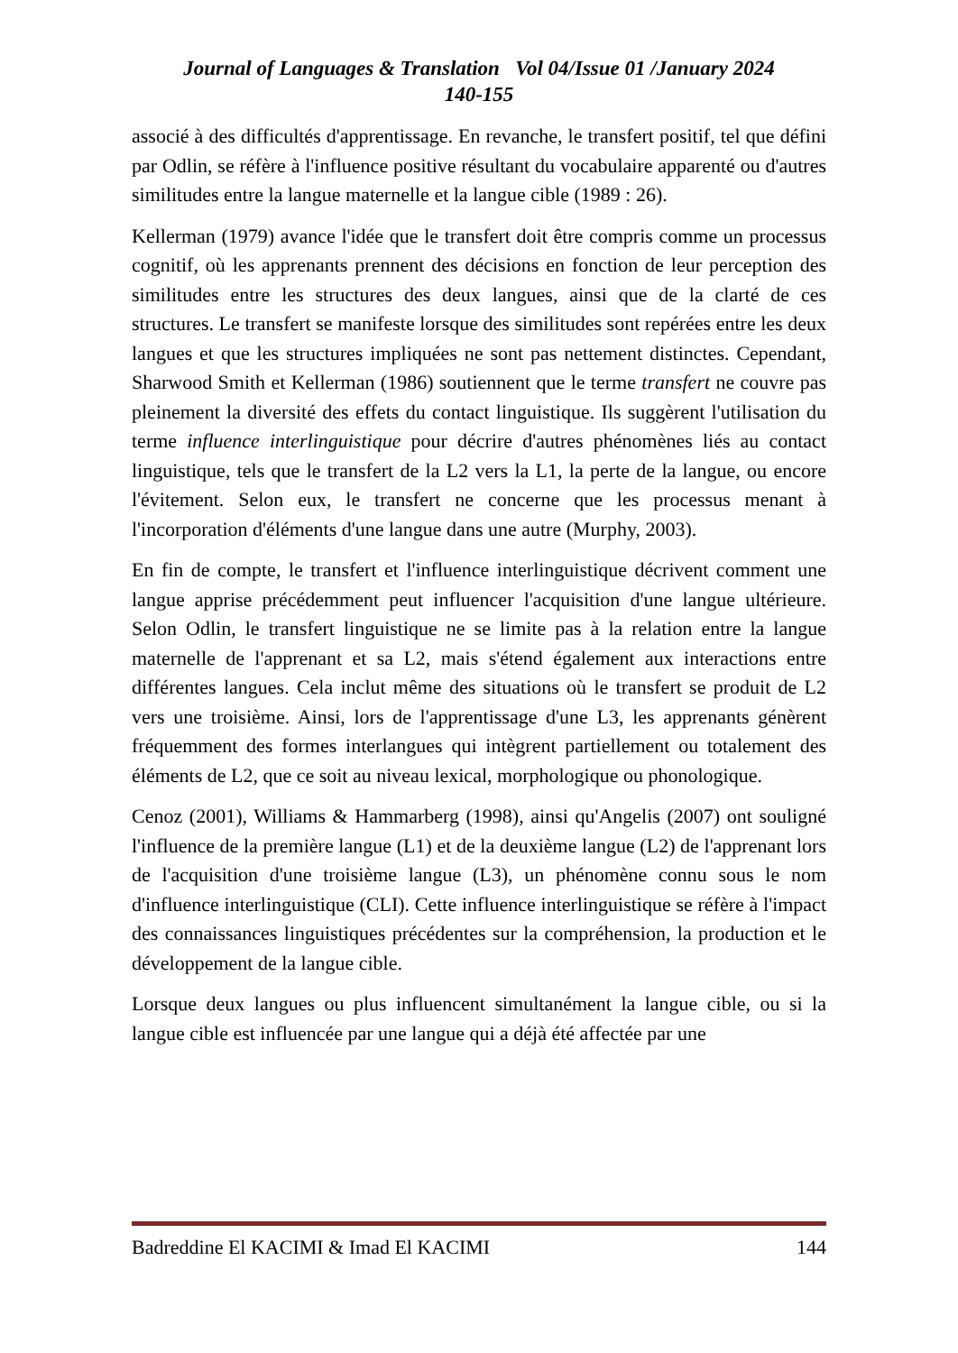Journal of Languages & Translation Vol 04/Issue 01 /January 2024
140-155
associé à des difficultés d'apprentissage. En revanche, le transfert positif, tel que défini par Odlin, se réfère à l'influence positive résultant du vocabulaire apparenté ou d'autres similitudes entre la langue maternelle et la langue cible (1989 : 26).
Kellerman (1979) avance l'idée que le transfert doit être compris comme un processus cognitif, où les apprenants prennent des décisions en fonction de leur perception des similitudes entre les structures des deux langues, ainsi que de la clarté de ces structures. Le transfert se manifeste lorsque des similitudes sont repérées entre les deux langues et que les structures impliquées ne sont pas nettement distinctes. Cependant, Sharwood Smith et Kellerman (1986) soutiennent que le terme transfert ne couvre pas pleinement la diversité des effets du contact linguistique. Ils suggèrent l'utilisation du terme influence interlinguistique pour décrire d'autres phénomènes liés au contact linguistique, tels que le transfert de la L2 vers la L1, la perte de la langue, ou encore l'évitement. Selon eux, le transfert ne concerne que les processus menant à l'incorporation d'éléments d'une langue dans une autre (Murphy, 2003).
En fin de compte, le transfert et l'influence interlinguistique décrivent comment une langue apprise précédemment peut influencer l'acquisition d'une langue ultérieure. Selon Odlin, le transfert linguistique ne se limite pas à la relation entre la langue maternelle de l'apprenant et sa L2, mais s'étend également aux interactions entre différentes langues. Cela inclut même des situations où le transfert se produit de L2 vers une troisième. Ainsi, lors de l'apprentissage d'une L3, les apprenants génèrent fréquemment des formes interlangues qui intègrent partiellement ou totalement des éléments de L2, que ce soit au niveau lexical, morphologique ou phonologique.
Cenoz (2001), Williams & Hammarberg (1998), ainsi qu'Angelis (2007) ont souligné l'influence de la première langue (L1) et de la deuxième langue (L2) de l'apprenant lors de l'acquisition d'une troisième langue (L3), un phénomène connu sous le nom d'influence interlinguistique (CLI). Cette influence interlinguistique se réfère à l'impact des connaissances linguistiques précédentes sur la compréhension, la production et le développement de la langue cible.
Lorsque deux langues ou plus influencent simultanément la langue cible, ou si la langue cible est influencée par une langue qui a déjà été affectée par une
Badreddine El KACIMI & Imad El KACIMI 144